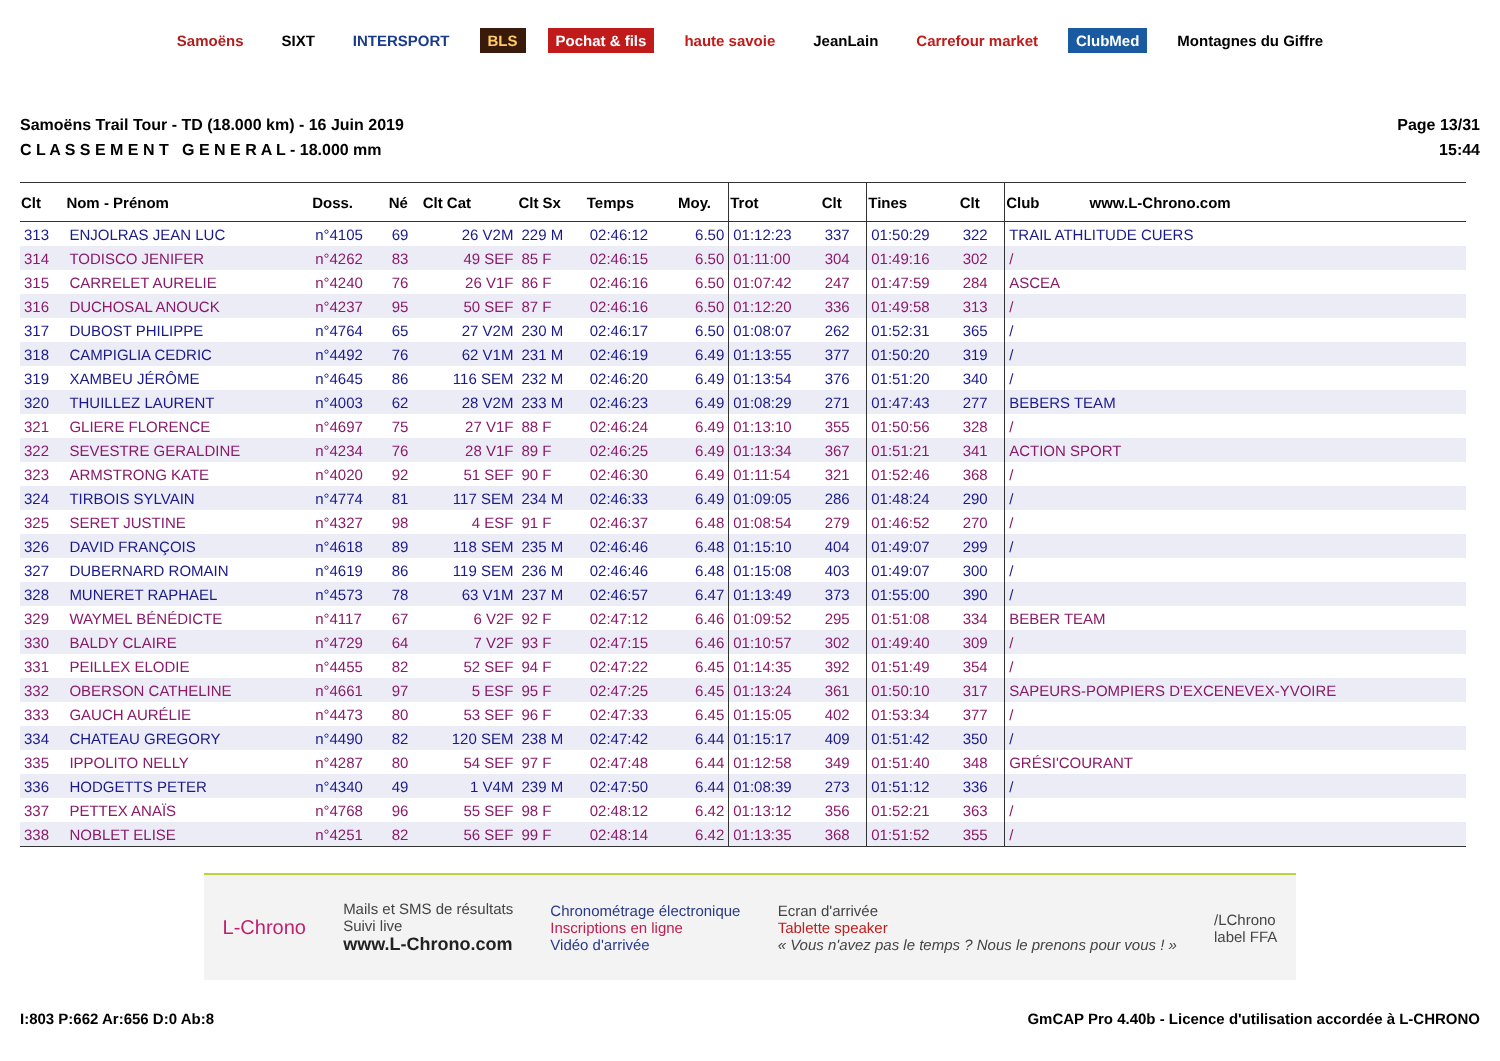Samoëns SIXT INTERSPORT BLS Pochat & fils haute savoie JeanLain Carrefour market ClubMed Montagnes du Giffre
Samoëns Trail Tour - TD (18.000 km) - 16 Juin 2019
C L A S S E M E N T G E N E R A L - 18.000 mm
Page 13/31
15:44
| Clt | Nom - Prénom | Doss. | Né | Clt Cat | Clt Sx | Temps | Moy. | Trot | Clt | Tines | Clt | Club www.L-Chrono.com |
| --- | --- | --- | --- | --- | --- | --- | --- | --- | --- | --- | --- | --- |
| 313 | ENJOLRAS JEAN LUC | n°4105 | 69 | 26 V2M | 229 M | 02:46:12 | 6.50 | 01:12:23 | 337 | 01:50:29 | 322 | TRAIL ATHLITUDE CUERS |
| 314 | TODISCO JENIFER | n°4262 | 83 | 49 SEF | 85 F | 02:46:15 | 6.50 | 01:11:00 | 304 | 01:49:16 | 302 | / |
| 315 | CARRELET AURELIE | n°4240 | 76 | 26 V1F | 86 F | 02:46:16 | 6.50 | 01:07:42 | 247 | 01:47:59 | 284 | ASCEA |
| 316 | DUCHOSAL ANOUCK | n°4237 | 95 | 50 SEF | 87 F | 02:46:16 | 6.50 | 01:12:20 | 336 | 01:49:58 | 313 | / |
| 317 | DUBOST PHILIPPE | n°4764 | 65 | 27 V2M | 230 M | 02:46:17 | 6.50 | 01:08:07 | 262 | 01:52:31 | 365 | / |
| 318 | CAMPIGLIA CEDRIC | n°4492 | 76 | 62 V1M | 231 M | 02:46:19 | 6.49 | 01:13:55 | 377 | 01:50:20 | 319 | / |
| 319 | XAMBEU JÉRÔME | n°4645 | 86 | 116 SEM | 232 M | 02:46:20 | 6.49 | 01:13:54 | 376 | 01:51:20 | 340 | / |
| 320 | THUILLEZ LAURENT | n°4003 | 62 | 28 V2M | 233 M | 02:46:23 | 6.49 | 01:08:29 | 271 | 01:47:43 | 277 | BEBERS TEAM |
| 321 | GLIERE FLORENCE | n°4697 | 75 | 27 V1F | 88 F | 02:46:24 | 6.49 | 01:13:10 | 355 | 01:50:56 | 328 | / |
| 322 | SEVESTRE GERALDINE | n°4234 | 76 | 28 V1F | 89 F | 02:46:25 | 6.49 | 01:13:34 | 367 | 01:51:21 | 341 | ACTION SPORT |
| 323 | ARMSTRONG KATE | n°4020 | 92 | 51 SEF | 90 F | 02:46:30 | 6.49 | 01:11:54 | 321 | 01:52:46 | 368 | / |
| 324 | TIRBOIS SYLVAIN | n°4774 | 81 | 117 SEM | 234 M | 02:46:33 | 6.49 | 01:09:05 | 286 | 01:48:24 | 290 | / |
| 325 | SERET JUSTINE | n°4327 | 98 | 4 ESF | 91 F | 02:46:37 | 6.48 | 01:08:54 | 279 | 01:46:52 | 270 | / |
| 326 | DAVID FRANÇOIS | n°4618 | 89 | 118 SEM | 235 M | 02:46:46 | 6.48 | 01:15:10 | 404 | 01:49:07 | 299 | / |
| 327 | DUBERNARD ROMAIN | n°4619 | 86 | 119 SEM | 236 M | 02:46:46 | 6.48 | 01:15:08 | 403 | 01:49:07 | 300 | / |
| 328 | MUNERET RAPHAEL | n°4573 | 78 | 63 V1M | 237 M | 02:46:57 | 6.47 | 01:13:49 | 373 | 01:55:00 | 390 | / |
| 329 | WAYMEL BÉNÉDICTE | n°4117 | 67 | 6 V2F | 92 F | 02:47:12 | 6.46 | 01:09:52 | 295 | 01:51:08 | 334 | BEBER TEAM |
| 330 | BALDY CLAIRE | n°4729 | 64 | 7 V2F | 93 F | 02:47:15 | 6.46 | 01:10:57 | 302 | 01:49:40 | 309 | / |
| 331 | PEILLEX ELODIE | n°4455 | 82 | 52 SEF | 94 F | 02:47:22 | 6.45 | 01:14:35 | 392 | 01:51:49 | 354 | / |
| 332 | OBERSON CATHELINE | n°4661 | 97 | 5 ESF | 95 F | 02:47:25 | 6.45 | 01:13:24 | 361 | 01:50:10 | 317 | SAPEURS-POMPIERS D'EXCENEVEX-YVOIRE |
| 333 | GAUCH AURÉLIE | n°4473 | 80 | 53 SEF | 96 F | 02:47:33 | 6.45 | 01:15:05 | 402 | 01:53:34 | 377 | / |
| 334 | CHATEAU GREGORY | n°4490 | 82 | 120 SEM | 238 M | 02:47:42 | 6.44 | 01:15:17 | 409 | 01:51:42 | 350 | / |
| 335 | IPPOLITO NELLY | n°4287 | 80 | 54 SEF | 97 F | 02:47:48 | 6.44 | 01:12:58 | 349 | 01:51:40 | 348 | GRÉSI'COURANT |
| 336 | HODGETTS PETER | n°4340 | 49 | 1 V4M | 239 M | 02:47:50 | 6.44 | 01:08:39 | 273 | 01:51:12 | 336 | / |
| 337 | PETTEX ANAÏS | n°4768 | 96 | 55 SEF | 98 F | 02:48:12 | 6.42 | 01:13:12 | 356 | 01:52:21 | 363 | / |
| 338 | NOBLET ELISE | n°4251 | 82 | 56 SEF | 99 F | 02:48:14 | 6.42 | 01:13:35 | 368 | 01:51:52 | 355 | / |
L-Chrono
Mails et SMS de résultats
Suivi live
www.L-Chrono.com
Chronométrage électronique
Inscriptions en ligne
Vidéo d'arrivée
Ecran d'arrivée
Tablette speaker
« Vous n'avez pas le temps ? Nous le prenons pour vous ! »
/LChrono
label FFA
I:803 P:662 Ar:656 D:0 Ab:8 GmCAP Pro 4.40b - Licence d'utilisation accordée à L-CHRONO